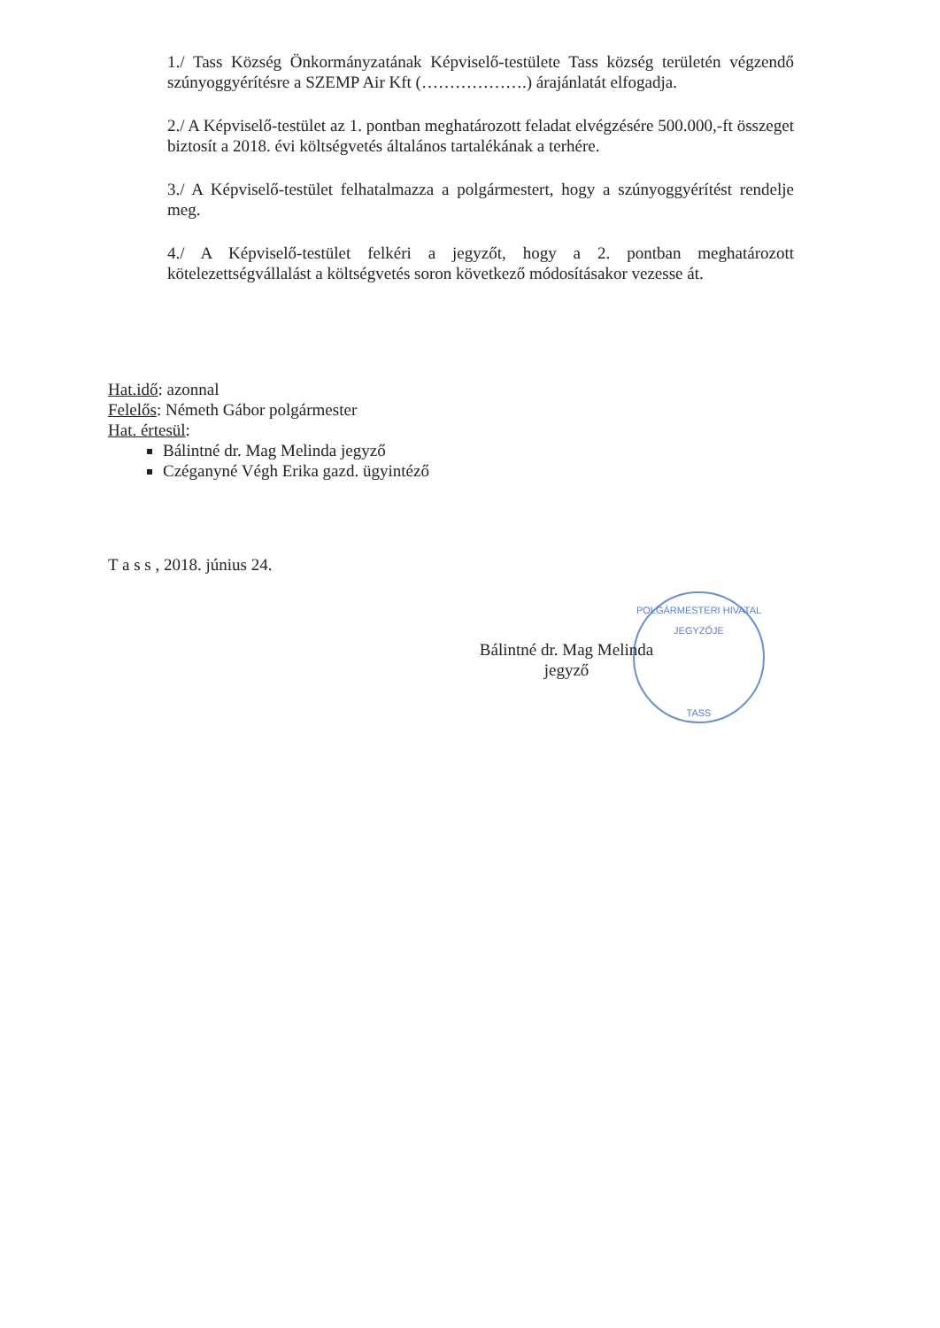1./ Tass Község Önkormányzatának Képviselő-testülete Tass község területén végzendő szúnyoggyérítésre a SZEMP Air Kft (……………….) árajánlatát elfogadja.
2./ A Képviselő-testület az 1. pontban meghatározott feladat elvégzésére 500.000,-ft összeget biztosít a 2018. évi költségvetés általános tartalékának a terhére.
3./ A Képviselő-testület felhatalmazza a polgármestert, hogy a szúnyoggyérítést rendelje meg.
4./ A Képviselő-testület felkéri a jegyzőt, hogy a 2. pontban meghatározott kötelezettségvállalást a költségvetés soron következő módosításakor vezesse át.
Hat.idő: azonnal
Felelős: Németh Gábor polgármester
Hat. értesül:
Bálintné dr. Mag Melinda jegyző
Czéganyné Végh Erika gazd. ügyintéző
T a s s , 2018. június 24.
POLGÁRMESTERI HIVATAL
JEGYZŐJE
TASS
Bálintné dr. Mag Melinda
jegyző